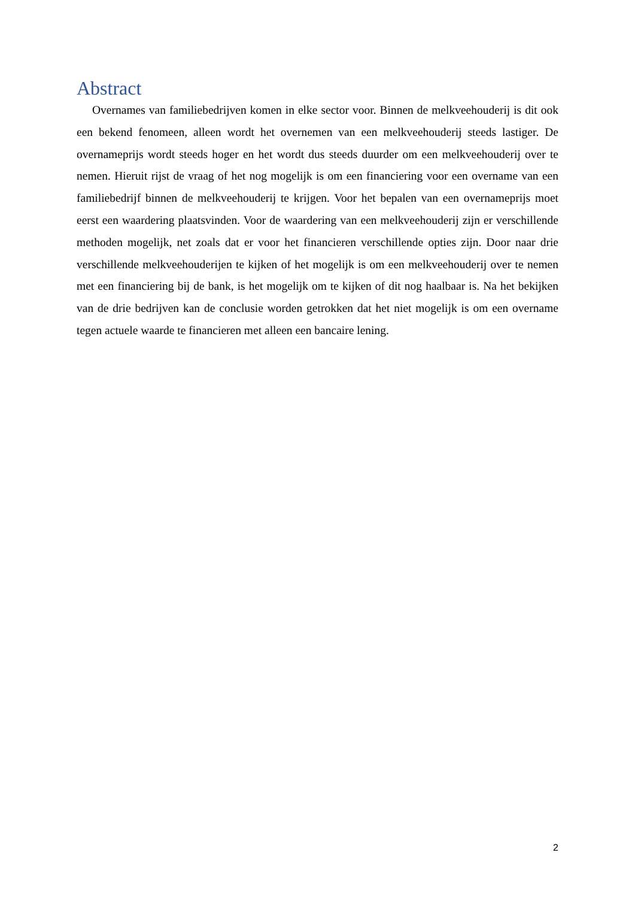Abstract
Overnames van familiebedrijven komen in elke sector voor. Binnen de melkveehouderij is dit ook een bekend fenomeen, alleen wordt het overnemen van een melkveehouderij steeds lastiger. De overnameprijs wordt steeds hoger en het wordt dus steeds duurder om een melkveehouderij over te nemen. Hieruit rijst de vraag of het nog mogelijk is om een financiering voor een overname van een familiebedrijf binnen de melkveehouderij te krijgen. Voor het bepalen van een overnameprijs moet eerst een waardering plaatsvinden. Voor de waardering van een melkveehouderij zijn er verschillende methoden mogelijk, net zoals dat er voor het financieren verschillende opties zijn. Door naar drie verschillende melkveehouderijen te kijken of het mogelijk is om een melkveehouderij over te nemen met een financiering bij de bank, is het mogelijk om te kijken of dit nog haalbaar is. Na het bekijken van de drie bedrijven kan de conclusie worden getrokken dat het niet mogelijk is om een overname tegen actuele waarde te financieren met alleen een bancaire lening.
2